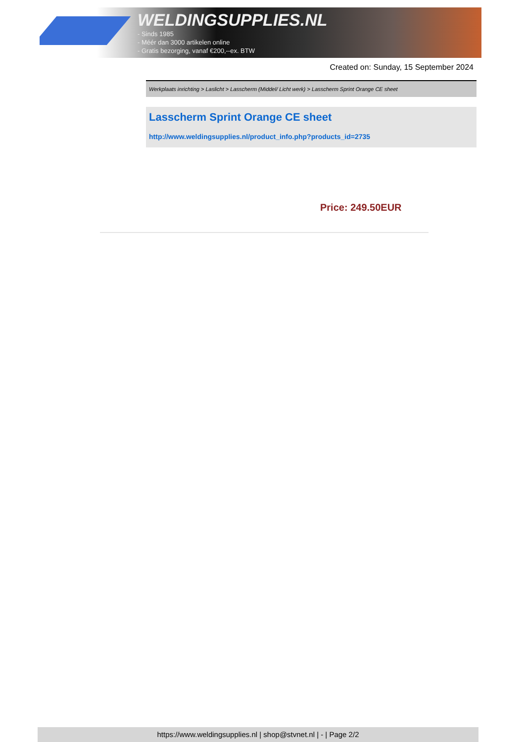WELDINGSUPPLIES.NL
- Sinds 1985
- Méér dan 3000 artikelen online
- Gratis bezorging, vanaf €200,--ex. BTW
Created on: Sunday, 15 September 2024
Werkplaats inrichting > Laslicht > Lasscherm (Middel/ Licht werk) > Lasscherm Sprint Orange CE sheet
Lasscherm Sprint Orange CE sheet
http://www.weldingsupplies.nl/product_info.php?products_id=2735
Price: 249.50EUR
https://www.weldingsupplies.nl | shop@stvnet.nl | - | Page 2/2